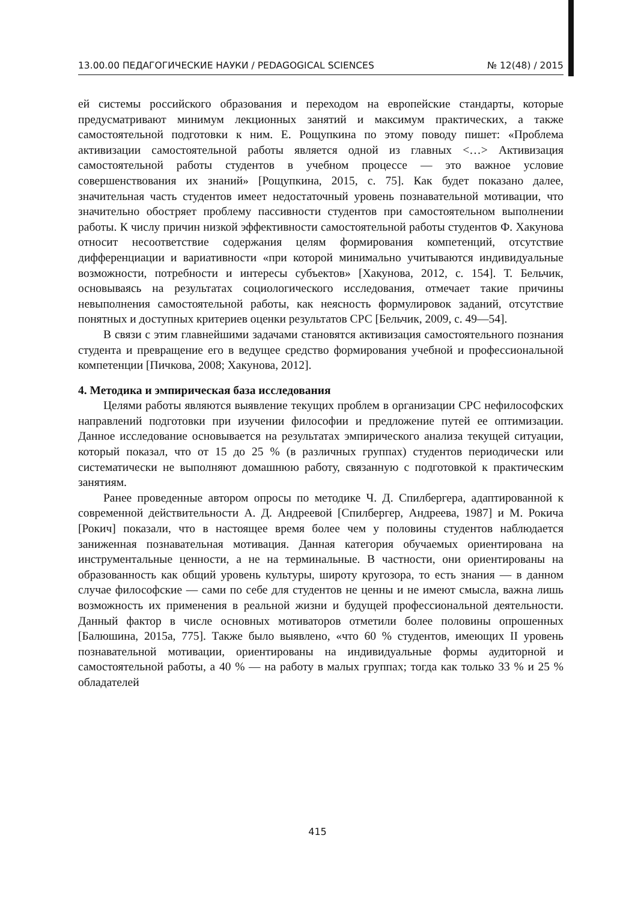13.00.00 ПЕДАГОГИЧЕСКИЕ НАУКИ / PEDAGOGICAL SCIENCES № 12(48) / 2015
ей системы российского образования и переходом на европейские стандарты, которые предусматривают минимум лекционных занятий и максимум практических, а также самостоятельной подготовки к ним. Е. Рощупкина по этому поводу пишет: «Проблема активизации самостоятельной работы является одной из главных <…> Активизация самостоятельной работы студентов в учебном процессе — это важное условие совершенствования их знаний» [Рощупкина, 2015, с. 75]. Как будет показано далее, значительная часть студентов имеет недостаточный уровень познавательной мотивации, что значительно обостряет проблему пассивности студентов при самостоятельном выполнении работы. К числу причин низкой эффективности самостоятельной работы студентов Ф. Хакунова относит несоответствие содержания целям формирования компетенций, отсутствие дифференциации и вариативности «при которой минимально учитываются индивидуальные возможности, потребности и интересы субъектов» [Хакунова, 2012, с. 154]. Т. Бельчик, основываясь на результатах социологического исследования, отмечает такие причины невыполнения самостоятельной работы, как неясность формулировок заданий, отсутствие понятных и доступных критериев оценки результатов СРС [Бельчик, 2009, с. 49—54].
В связи с этим главнейшими задачами становятся активизация самостоятельного познания студента и превращение его в ведущее средство формирования учебной и профессиональной компетенции [Пичкова, 2008; Хакунова, 2012].
4. Методика и эмпирическая база исследования
Целями работы являются выявление текущих проблем в организации СРС нефилософских направлений подготовки при изучении философии и предложение путей ее оптимизации. Данное исследование основывается на результатах эмпирического анализа текущей ситуации, который показал, что от 15 до 25 % (в различных группах) студентов периодически или систематически не выполняют домашнюю работу, связанную с подготовкой к практическим занятиям.
Ранее проведенные автором опросы по методике Ч. Д. Спилбергера, адаптированной к современной действительности А. Д. Андреевой [Спилбергер, Андреева, 1987] и М. Рокича [Рокич] показали, что в настоящее время более чем у половины студентов наблюдается заниженная познавательная мотивация. Данная категория обучаемых ориентирована на инструментальные ценности, а не на терминальные. В частности, они ориентированы на образованность как общий уровень культуры, широту кругозора, то есть знания — в данном случае философские — сами по себе для студентов не ценны и не имеют смысла, важна лишь возможность их применения в реальной жизни и будущей профессиональной деятельности. Данный фактор в числе основных мотиваторов отметили более половины опрошенных [Балюшина, 2015а, 775]. Также было выявлено, «что 60 % студентов, имеющих II уровень познавательной мотивации, ориентированы на индивидуальные формы аудиторной и самостоятельной работы, а 40 % — на работу в малых группах; тогда как только 33 % и 25 % обладателей
415